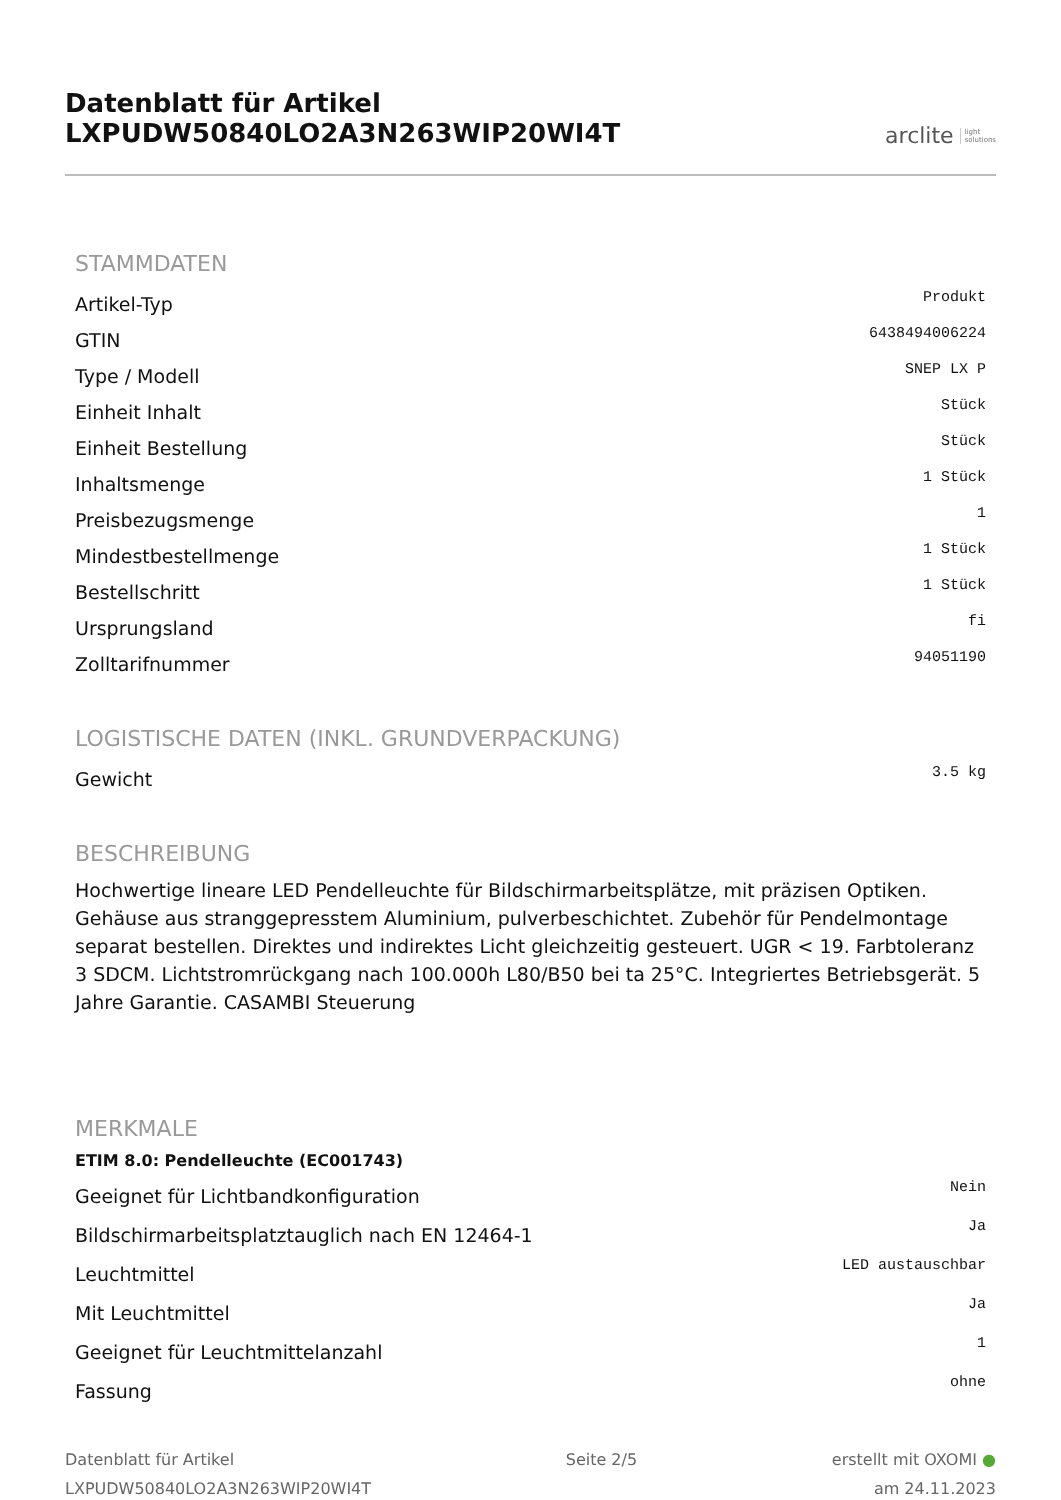Datenblatt für Artikel LXPUDW50840LO2A3N263WIP20WI4T
arclite light
solutions
STAMMDATEN
| Artikel-Typ | Produkt |
| GTIN | 6438494006224 |
| Type / Modell | SNEP LX P |
| Einheit Inhalt | Stück |
| Einheit Bestellung | Stück |
| Inhaltsmenge | 1 Stück |
| Preisbezugsmenge | 1 |
| Mindestbestellmenge | 1 Stück |
| Bestellschritt | 1 Stück |
| Ursprungsland | fi |
| Zolltarifnummer | 94051190 |
LOGISTISCHE DATEN (INKL. GRUNDVERPACKUNG)
| Gewicht | 3.5 kg |
BESCHREIBUNG
Hochwertige lineare LED Pendelleuchte für Bildschirmarbeitsplätze, mit präzisen Optiken. Gehäuse aus stranggepresstem Aluminium, pulverbeschichtet. Zubehör für Pendelmontage separat bestellen. Direktes und indirektes Licht gleichzeitig gesteuert. UGR < 19. Farbtoleranz 3 SDCM. Lichtstromrückgang nach 100.000h L80/B50 bei ta 25°C. Integriertes Betriebsgerät. 5 Jahre Garantie. CASAMBI Steuerung
MERKMALE
ETIM 8.0: Pendelleuchte (EC001743)
| Geeignet für Lichtbandkonfiguration | Nein |
| Bildschirmarbeitsplatztauglich nach EN 12464-1 | Ja |
| Leuchtmittel | LED austauschbar |
| Mit Leuchtmittel | Ja |
| Geeignet für Leuchtmittelanzahl | 1 |
| Fassung | ohne |
Datenblatt für Artikel
LXPUDW50840LO2A3N263WIP20WI4T
Seite 2/5 erstellt mit OXOMI ●
am 24.11.2023